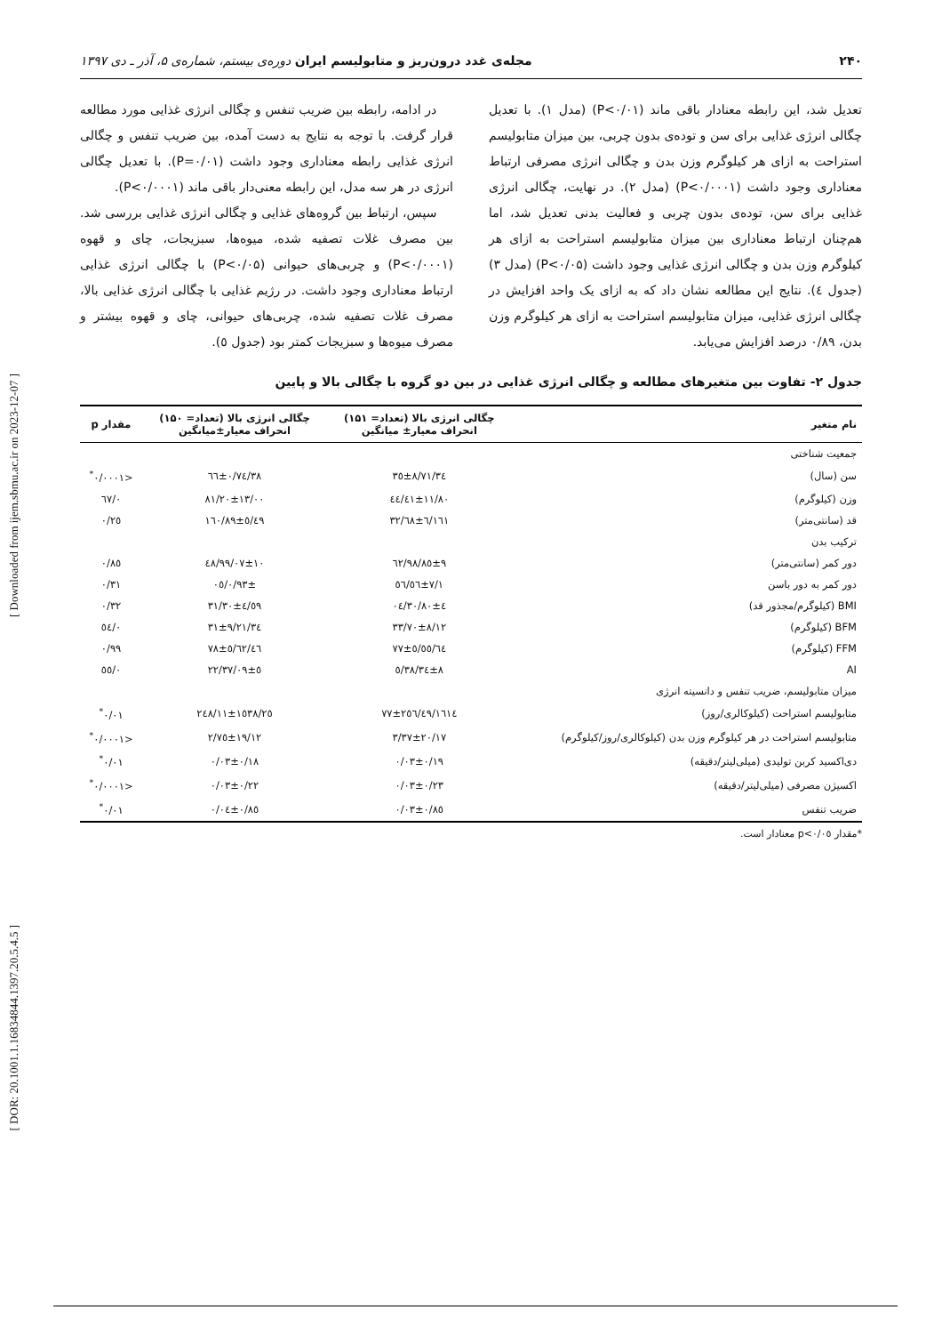[ Downloaded from ijem.sbmu.ac.ir on 2023-12-07 ]
[ DOR: 20.1001.1.16834844.1397.20.5.4.5 ]
۲۴۰ مجله‌ی غدد درون‌ریز و متابولیسم ایران دوره‌ی بیستم، شماره‌ی ۵، آذر ـ دی ۱۳۹۷
تعدیل شد، این رابطه معنادار باقی ماند (P<۰/۰۱) (مدل ۱). با تعدیل چگالی انرژی غذایی برای سن و توده‌ی بدون چربی، بین میزان متابولیسم استراحت به ازای هر کیلوگرم وزن بدن و چگالی انرژی مصرفی ارتباط معناداری وجود داشت (P<۰/۰۰۰۱) (مدل ۲). در نهایت، چگالی انرژی غذایی برای سن، توده‌ی بدون چربی و فعالیت بدنی تعدیل شد، اما هم‌چنان ارتباط معناداری بین میزان متابولیسم استراحت به ازای هر کیلوگرم وزن بدن و چگالی انرژی غذایی وجود داشت (P<۰/۰۵) (مدل ۳) (جدول ٤). نتایج این مطالعه نشان داد که به ازای یک واحد افزایش در چگالی انرژی غذایی، میزان متابولیسم استراحت به ازای هر کیلوگرم وزن بدن، ۰/۸۹ درصد افزایش می‌یابد.
در ادامه، رابطه بین ضریب تنفس و چگالی انرژی غذایی مورد مطالعه قرار گرفت. با توجه به نتایج به دست آمده، بین ضریب تنفس و چگالی انرژی غذایی رابطه معناداری وجود داشت (P=۰/۰۱). با تعدیل چگالی انرژی در هر سه مدل، این رابطه معنی‌دار باقی ماند (P<۰/۰۰۰۱).
سپس، ارتباط بین گروه‌های غذایی و چگالی انرژی غذایی بررسی شد. بین مصرف غلات تصفیه شده، میوه‌ها، سبزیجات، چای و قهوه (P<۰/۰۰۰۱) و چربی‌های حیوانی (P<۰/۰۵) با چگالی انرژی غذایی ارتباط معناداری وجود داشت. در رژیم غذایی با چگالی انرژی غذایی بالا، مصرف غلات تصفیه شده، چربی‌های حیوانی، چای و قهوه بیشتر و مصرف میوه‌ها و سبزیجات کمتر بود (جدول ٥).
جدول ۲- تفاوت بین متغیرهای مطالعه و چگالی انرژی غذایی در بین دو گروه با چگالی بالا و پایین
| نام متغیر | چگالی انرژی بالا (تعداد= ۱۵۱) انحراف معیار± میانگین | چگالی انرژی بالا (تعداد= ۱۵۰) انحراف معیار±میانگین | مقدار p |
| --- | --- | --- | --- |
| جمعیت شناختی | | | |
| سن (سال) | ۳٤/۳٥±۸/۷۱ | ۳۸/٦٦±۰/۷٤ | <۰/۰۰۰۱<sup>*</sup> |
| وزن (کیلوگرم) | ۸۰/٤۱±۱۱/٤٤ | ۸۱/۲۰±۱۳/۰۰ | ۰/٦۷ |
| قد (سانتی‌متر) | ۱٦۱/٦۸±٦/۳۲ | ۱٦۰/۸۹±٥/٤۹ | ۰/۲٥ |
| ترکیب بدن | | | |
| دور کمر (سانتی‌متر) | ۹۸/۸٥±۹/٦۲ | ۹۹/۰۷±۱۰/٤۸ | ۰/۸٥ |
| دور کمر به دور باسن | ۱/٥٦±۷/٥٦ | ۰/۹۳±/۰٥ | ۰/۳۱ |
| BMI (کیلوگرم/مجذور قد) | ۳۰/۸۰±٤/۰٤ | ۳۱/۳۰±٤/٥۹ | ۰/۳۲ |
| BFM (کیلوگرم) | ۳۳/۷۰±۸/۱۲ | ۳٤/۳۱±۹/۲۱ | ۰/٥٤ |
| FFM (کیلوگرم) | ٦٤/۷۷±٥/٥٥ | ٤٦/۷۸±٥/٦۲ | ۰/۹۹ |
| AI | ۳۸/۳٤±۸/٥ | ۳۷/۰۹±٥/۲۲ | ۰/٥٥ |
| میزان متابولیسم، ضریب تنفس و دانسیته انرژی | | | |
| متابولیسم استراحت (کیلوکالری/روز) | ۱٦۱٤/۷۷±۲٥٦/٤۹ | ۲٤۸/۱۱±۱٥۳۸/۲٥ | ۰/۰۱<sup>*</sup> |
| متابولیسم استراحت در هر کیلوگرم وزن بدن (کیلوکالری/روز/کیلوگرم) | ۳/۳۷±۲۰/۱۷ | ۲/۷٥±۱۹/۱۲ | <۰/۰۰۰۱<sup>*</sup> |
| دی‌اکسید کربن تولیدی (میلی‌لیتر/دقیقه) | ۰/۰۳±۰/۱۹ | ۰/۰۳±۰/۱۸ | ۰/۰۱<sup>*</sup> |
| اکسیژن مصرفی (میلی‌لیتر/دقیقه) | ۰/۰۳±۰/۲۳ | ۰/۰۳±۰/۲۲ | <۰/۰۰۰۱<sup>*</sup> |
| ضریب تنفس | ۰/۰۳±۰/۸٥ | ۰/۰٤±۰/۸٥ | ۰/۰۱<sup>*</sup> |
*مقدار p<۰/۰٥ معنادار است.